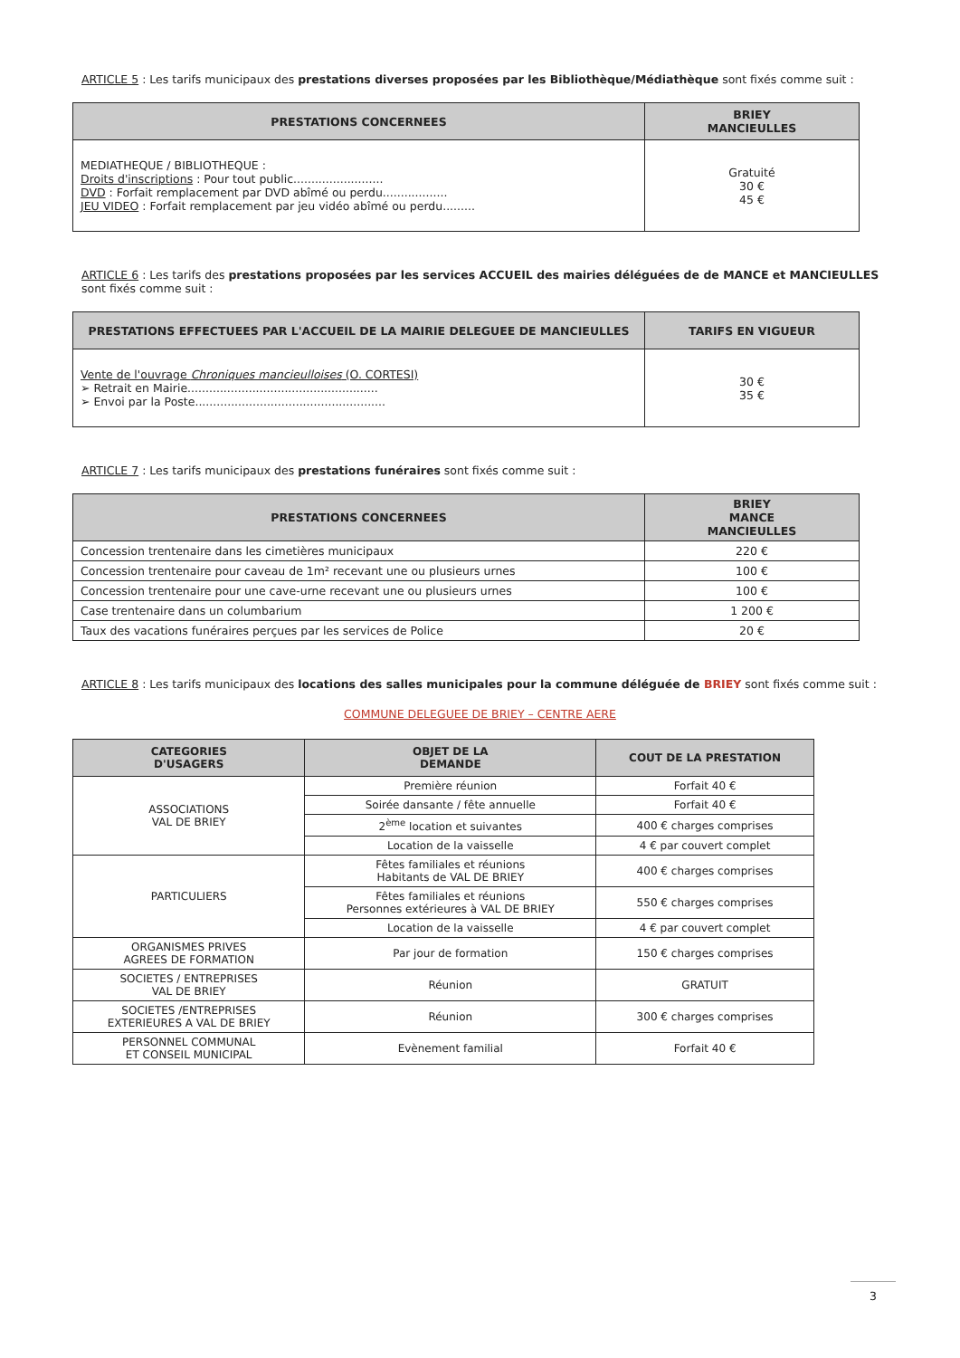ARTICLE 5 : Les tarifs municipaux des prestations diverses proposées par les Bibliothèque/Médiathèque sont fixés comme suit :
| PRESTATIONS CONCERNEES | BRIEY MANCIEULLES |
| --- | --- |
| MEDIATHEQUE / BIBLIOTHEQUE : Droits d'inscriptions : Pour tout public......................... DVD : Forfait remplacement par DVD abîmé ou perdu.................. JEU VIDEO : Forfait remplacement par jeu vidéo abîmé ou perdu......... | Gratuité 30 € 45 € |
ARTICLE 6 : Les tarifs des prestations proposées par les services ACCUEIL des mairies déléguées de de MANCE et MANCIEULLES sont fixés comme suit :
| PRESTATIONS EFFECTUEES PAR L'ACCUEIL DE LA MAIRIE DELEGUEE DE MANCIEULLES | TARIFS EN VIGUEUR |
| --- | --- |
| Vente de l'ouvrage Chroniques mancieulloises (O. CORTESI) ➢ Retrait en Mairie..................................................... ➢ Envoi par la Poste..................................................... | 30 € 35 € |
ARTICLE 7 : Les tarifs municipaux des prestations funéraires sont fixés comme suit :
| PRESTATIONS CONCERNEES | BRIEY MANCE MANCIEULLES |
| --- | --- |
| Concession trentenaire dans les cimetières municipaux | 220 € |
| Concession trentenaire pour caveau de 1m² recevant une ou plusieurs urnes | 100 € |
| Concession trentenaire pour une cave-urne recevant une ou plusieurs urnes | 100 € |
| Case trentenaire dans un columbarium | 1 200 € |
| Taux des vacations funéraires perçues par les services de Police | 20 € |
ARTICLE 8 : Les tarifs municipaux des locations des salles municipales pour la commune déléguée de BRIEY sont fixés comme suit :
COMMUNE DELEGUEE DE BRIEY – CENTRE AERE
| CATEGORIES D'USAGERS | OBJET DE LA DEMANDE | COUT DE LA PRESTATION |
| --- | --- | --- |
| ASSOCIATIONS VAL DE BRIEY | Première réunion | Forfait 40 € |
| | Soirée dansante / fête annuelle | Forfait 40 € |
| | 2<sup>ème</sup> location et suivantes | 400 € charges comprises |
| | Location de la vaisselle | 4 € par couvert complet |
| PARTICULIERS | Fêtes familiales et réunions Habitants de VAL DE BRIEY | 400 € charges comprises |
| | Fêtes familiales et réunions Personnes extérieures à VAL DE BRIEY | 550 € charges comprises |
| | Location de la vaisselle | 4 € par couvert complet |
| ORGANISMES PRIVES AGREES DE FORMATION | Par jour de formation | 150 € charges comprises |
| SOCIETES / ENTREPRISES VAL DE BRIEY | Réunion | GRATUIT |
| SOCIETES /ENTREPRISES EXTERIEURES A VAL DE BRIEY | Réunion | 300 € charges comprises |
| PERSONNEL COMMUNAL ET CONSEIL MUNICIPAL | Evènement familial | Forfait 40 € |
3